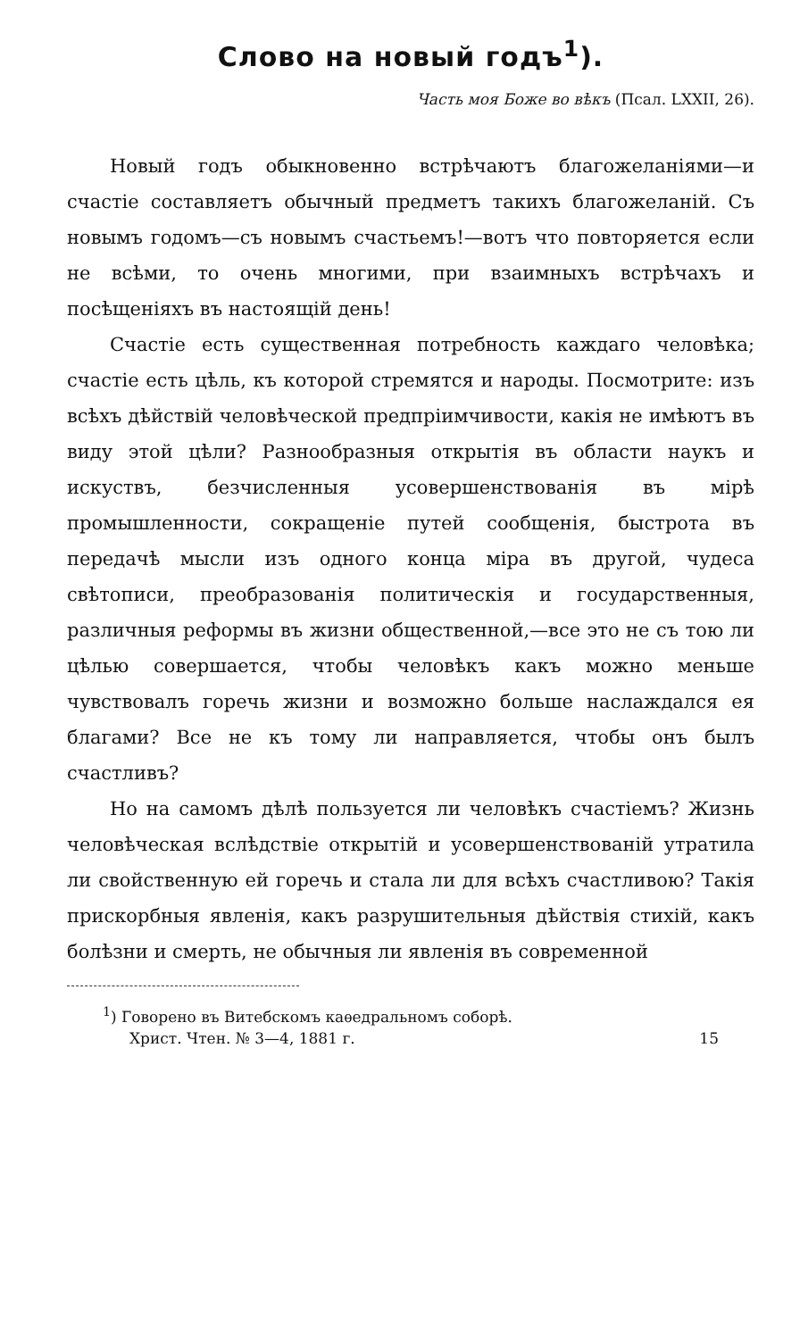Слово на новый годъ<sup>1</sup>).
Часть моя Боже во вѣкъ (Псал. LXXII, 26).
Новый годъ обыкновенно встрѣчаютъ благожеланіями—и счастіе составляетъ обычный предметъ такихъ благожеланій. Съ новымъ годомъ—съ новымъ счастьемъ!—вотъ что повторяется если не всѣми, то очень многими, при взаимныхъ встрѣчахъ и посѣщеніяхъ въ настоящій день!
Счастіе есть существенная потребность каждаго человѣка; счастіе есть цѣль, къ которой стремятся и народы. Посмотрите: изъ всѣхъ дѣйствій человѣческой предпріимчивости, какія не имѣютъ въ виду этой цѣли? Разнообразныя открытія въ области наукъ и искуствъ, безчисленныя усовершенствованія въ мірѣ промышленности, сокращеніе путей сообщенія, быстрота въ передачѣ мысли изъ одного конца міра въ другой, чудеса свѣтописи, преобразованія политическія и государственныя, различныя реформы въ жизни общественной,—все это не съ тою ли цѣлью совершается, чтобы человѣкъ какъ можно меньше чувствовалъ горечь жизни и возможно больше наслаждался ея благами? Все не къ тому ли направляется, чтобы онъ былъ счастливъ?
Но на самомъ дѣлѣ пользуется ли человѣкъ счастіемъ? Жизнь человѣческая вслѣдствіе открытій и усовершенствованій утратила ли свойственную ей горечь и стала ли для всѣхъ счастливою? Такія прискорбныя явленія, какъ разрушительныя дѣйствія стихій, какъ болѣзни и смерть, не обычныя ли явленія въ современной
<sup>1</sup>) Говорено въ Витебскомъ каѳедральномъ соборѣ.
Христ. Чтен. № 3—4, 1881 г. 15